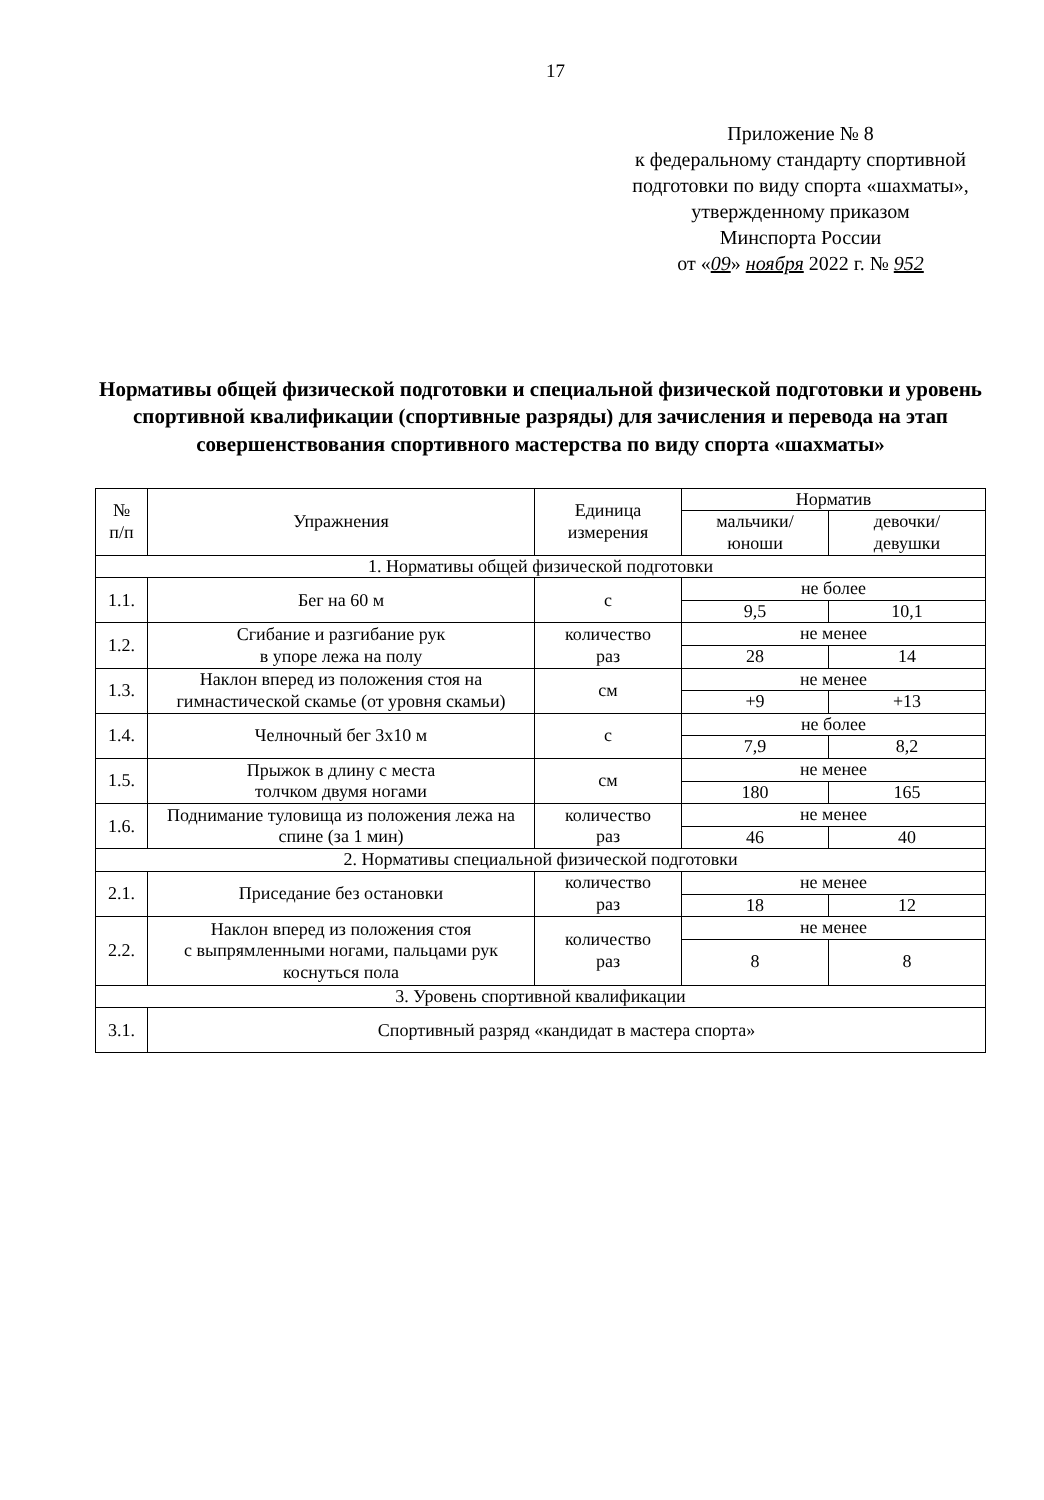17
Приложение № 8
к федеральному стандарту спортивной
подготовки по виду спорта «шахматы»,
утвержденному приказом
Минспорта России
от «09» ноября 2022 г. № 952
Нормативы общей физической подготовки и специальной физической подготовки и уровень спортивной квалификации (спортивные разряды) для зачисления и перевода на этап совершенствования спортивного мастерства по виду спорта «шахматы»
| № п/п | Упражнения | Единица измерения | Норматив | |
| --- | --- | --- | --- | --- |
| | | | мальчики/ юноши | девочки/ девушки |
| 1. Нормативы общей физической подготовки | | | | |
| 1.1. | Бег на 60 м | с | не более | |
| | | | 9,5 | 10,1 |
| 1.2. | Сгибание и разгибание рук в упоре лежа на полу | количество раз | не менее | |
| | | | 28 | 14 |
| 1.3. | Наклон вперед из положения стоя на гимнастической скамье (от уровня скамьи) | см | не менее | |
| | | | +9 | +13 |
| 1.4. | Челночный бег 3x10 м | с | не более | |
| | | | 7,9 | 8,2 |
| 1.5. | Прыжок в длину с места толчком двумя ногами | см | не менее | |
| | | | 180 | 165 |
| 1.6. | Поднимание туловища из положения лежа на спине (за 1 мин) | количество раз | не менее | |
| | | | 46 | 40 |
| 2. Нормативы специальной физической подготовки | | | | |
| 2.1. | Приседание без остановки | количество раз | не менее | |
| | | | 18 | 12 |
| 2.2. | Наклон вперед из положения стоя с выпрямленными ногами, пальцами рук коснуться пола | количество раз | не менее | |
| | | | 8 | 8 |
| 3. Уровень спортивной квалификации | | | | |
| 3.1. | Спортивный разряд «кандидат в мастера спорта» | | | |